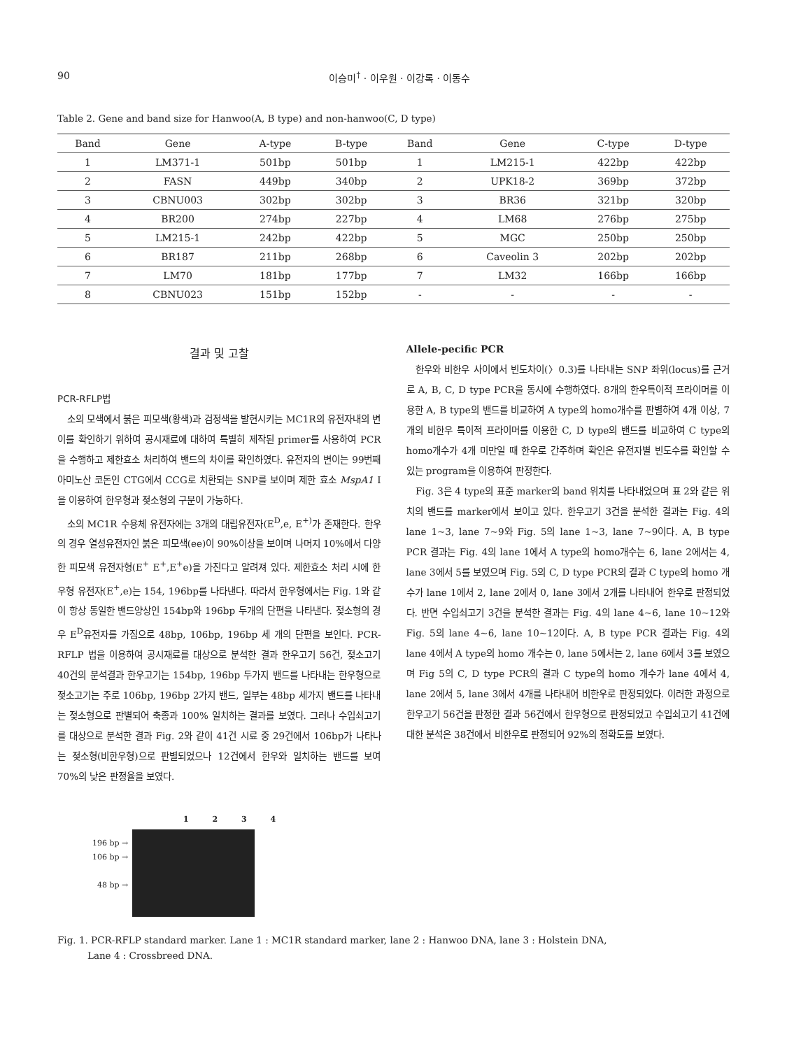90 이승미<sup>†</sup> · 이우원 · 이강록 · 이동수
Table 2. Gene and band size for Hanwoo(A, B type) and non-hanwoo(C, D type)
| Band | Gene | A-type | B-type | Band | Gene | C-type | D-type |
| --- | --- | --- | --- | --- | --- | --- | --- |
| 1 | LM371-1 | 501bp | 501bp | 1 | LM215-1 | 422bp | 422bp |
| 2 | FASN | 449bp | 340bp | 2 | UPK18-2 | 369bp | 372bp |
| 3 | CBNU003 | 302bp | 302bp | 3 | BR36 | 321bp | 320bp |
| 4 | BR200 | 274bp | 227bp | 4 | LM68 | 276bp | 275bp |
| 5 | LM215-1 | 242bp | 422bp | 5 | MGC | 250bp | 250bp |
| 6 | BR187 | 211bp | 268bp | 6 | Caveolin 3 | 202bp | 202bp |
| 7 | LM70 | 181bp | 177bp | 7 | LM32 | 166bp | 166bp |
| 8 | CBNU023 | 151bp | 152bp | - | - | - | - |
결과 및 고찰
PCR-RFLP법
소의 모색에서 붉은 피모색(황색)과 검정색을 발현시키는 MC1R의 유전자내의 변이를 확인하기 위하여 공시재료에 대하여 특별히 제작된 primer를 사용하여 PCR을 수행하고 제한효소 처리하여 밴드의 차이를 확인하였다. 유전자의 변이는 99번째 아미노산 코돈인 CTG에서 CCG로 치환되는 SNP를 보이며 제한 효소 MspA1 I 을 이용하여 한우형과 젖소형의 구분이 가능하다.
소의 MC1R 수용체 유전자에는 3개의 대립유전자(E<sup>D</sup>,e, E<sup>+)</sup>가 존재한다. 한우의 경우 열성유전자인 붉은 피모색(ee)이 90%이상을 보이며 나머지 10%에서 다양한 피모색 유전자형(E<sup>+</sup> E<sup>+</sup>,E<sup>+</sup>e)을 가진다고 알려져 있다. 제한효소 처리 시에 한우형 유전자(E<sup>+</sup>,e)는 154, 196bp를 나타낸다. 따라서 한우형에서는 Fig. 1와 같이 항상 동일한 밴드양상인 154bp와 196bp 두개의 단편을 나타낸다. 젖소형의 경우 E<sup>D</sup>유전자를 가짐으로 48bp, 106bp, 196bp 세 개의 단편을 보인다. PCR-RFLP 법을 이용하여 공시재료를 대상으로 분석한 결과 한우고기 56건, 젖소고기 40건의 분석결과 한우고기는 154bp, 196bp 두가지 밴드를 나타내는 한우형으로 젖소고기는 주로 106bp, 196bp 2가지 밴드, 일부는 48bp 세가지 밴드를 나타내는 젖소형으로 판별되어 축종과 100% 일치하는 결과를 보였다. 그러나 수입쇠고기를 대상으로 분석한 결과 Fig. 2와 같이 41건 시료 중 29건에서 106bp가 나타나는 젖소형(비한우형)으로 판별되었으나 12건에서 한우와 일치하는 밴드를 보여 70%의 낮은 판정율을 보였다.
Allele-pecific PCR
한우와 비한우 사이에서 빈도차이(〉0.3)를 나타내는 SNP 좌위(locus)를 근거로 A, B, C, D type PCR을 동시에 수행하였다. 8개의 한우특이적 프라이머를 이용한 A, B type의 밴드를 비교하여 A type의 homo개수를 판별하여 4개 이상, 7개의 비한우 특이적 프라이머를 이용한 C, D type의 밴드를 비교하여 C type의 homo개수가 4개 미만일 때 한우로 간주하며 확인은 유전자별 빈도수를 확인할 수 있는 program을 이용하여 판정한다.
Fig. 3은 4 type의 표준 marker의 band 위치를 나타내었으며 표 2와 같은 위치의 밴드를 marker에서 보이고 있다. 한우고기 3건을 분석한 결과는 Fig. 4의 lane 1~3, lane 7~9와 Fig. 5의 lane 1~3, lane 7~9이다. A, B type PCR 결과는 Fig. 4의 lane 1에서 A type의 homo개수는 6, lane 2에서는 4, lane 3에서 5를 보였으며 Fig. 5의 C, D type PCR의 결과 C type의 homo 개수가 lane 1에서 2, lane 2에서 0, lane 3에서 2개를 나타내어 한우로 판정되었다. 반면 수입쇠고기 3건을 분석한 결과는 Fig. 4의 lane 4~6, lane 10~12와 Fig. 5의 lane 4~6, lane 10~12이다. A, B type PCR 결과는 Fig. 4의 lane 4에서 A type의 homo 개수는 0, lane 5에서는 2, lane 6에서 3를 보였으며 Fig 5의 C, D type PCR의 결과 C type의 homo 개수가 lane 4에서 4, lane 2에서 5, lane 3에서 4개를 나타내어 비한우로 판정되었다. 이러한 과정으로 한우고기 56건을 판정한 결과 56건에서 한우형으로 판정되었고 수입쇠고기 41건에 대한 분석은 38건에서 비한우로 판정되어 92%의 정확도를 보였다.
1 2 3 4
196 bp →
106 bp →
48 bp →
Fig. 1. PCR-RFLP standard marker. Lane 1 : MC1R standard marker, lane 2 : Hanwoo DNA, lane 3 : Holstein DNA,
Lane 4 : Crossbreed DNA.